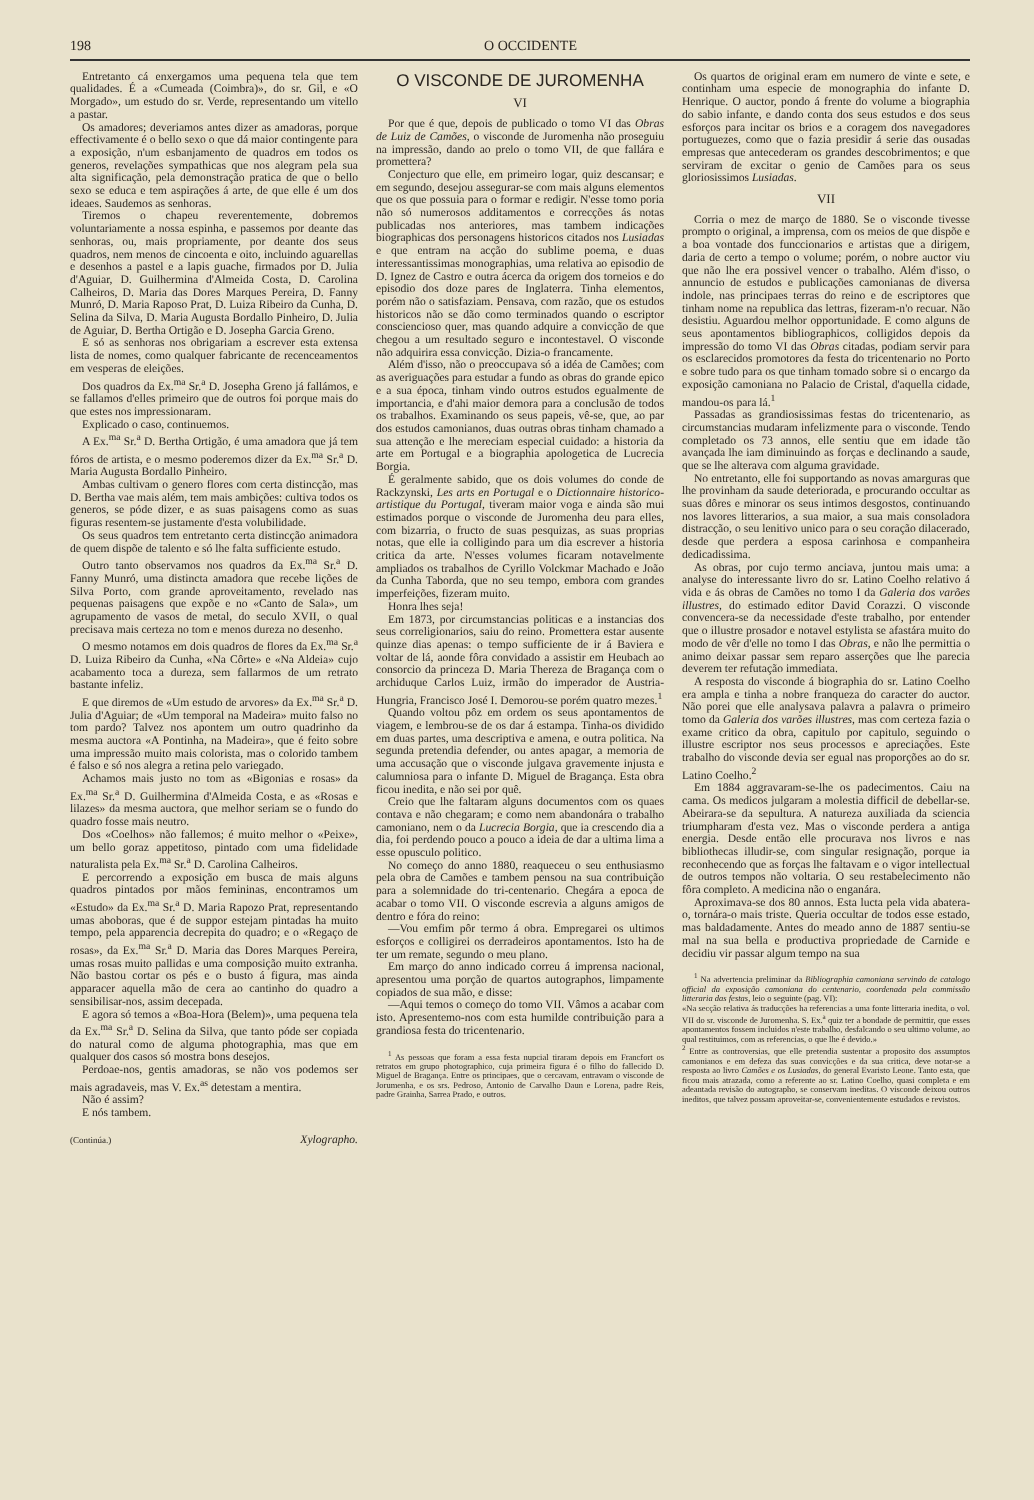198 O OCCIDENTE
Entretanto cá enxergamos uma pequena tela que tem qualidades. É a «Cumeada (Coimbra)», do sr. Gil, e «O Morgado», um estudo do sr. Verde, representando um vitello a pastar.
Os amadores; deveriamos antes dizer as amadoras, porque effectivamente é o bello sexo o que dá maior contingente para a exposição, n'um esbanjamento de quadros em todos os generos, revelações sympathicas que nos alegram pela sua alta significação, pela demonstração pratica de que o bello sexo se educa e tem aspirações á arte, de que elle é um dos ideaes. Saudemos as senhoras.
Tiremos o chapeu reverentemente, dobremos voluntariamente a nossa espinha, e passemos por deante das senhoras, ou, mais propriamente, por deante dos seus quadros, nem menos de cincoenta e oito, incluindo aguarellas e desenhos a pastel e a lapis guache, firmados por D. Julia d'Aguiar, D. Guilhermina d'Almeida Costa, D. Carolina Calheiros, D. Maria das Dores Marques Pereira, D. Fanny Munró, D. Maria Raposo Prat, D. Luiza Ribeiro da Cunha, D. Selina da Silva, D. Maria Augusta Bordallo Pinheiro, D. Julia de Aguiar, D. Bertha Ortigão e D. Josepha Garcia Greno.
E só as senhoras nos obrigariam a escrever esta extensa lista de nomes, como qualquer fabricante de recenceamentos em vesperas de eleições.
Dos quadros da Ex.<sup>ma</sup> Sr.<sup>a</sup> D. Josepha Greno já fallámos, e se fallamos d'elles primeiro que de outros foi porque mais do que estes nos impressionaram.
Explicado o caso, continuemos.
A Ex.<sup>ma</sup> Sr.<sup>a</sup> D. Bertha Ortigão, é uma amadora que já tem fóros de artista, e o mesmo poderemos dizer da Ex.<sup>ma</sup> Sr.<sup>a</sup> D. Maria Augusta Bordallo Pinheiro.
Ambas cultivam o genero flores com certa distincção, mas D. Bertha vae mais além, tem mais ambições: cultiva todos os generos, se póde dizer, e as suas paisagens como as suas figuras resentem-se justamente d'esta volubilidade.
Os seus quadros tem entretanto certa distincção animadora de quem dispõe de talento e só lhe falta sufficiente estudo.
Outro tanto observamos nos quadros da Ex.<sup>ma</sup> Sr.<sup>a</sup> D. Fanny Munró, uma distincta amadora que recebe lições de Silva Porto, com grande aproveitamento, revelado nas pequenas paisagens que expõe e no «Canto de Sala», um agrupamento de vasos de metal, do seculo XVII, o qual precisava mais certeza no tom e menos dureza no desenho.
O mesmo notamos em dois quadros de flores da Ex.<sup>ma</sup> Sr.<sup>a</sup> D. Luiza Ribeiro da Cunha, «Na Côrte» e «Na Aldeia» cujo acabamento toca a dureza, sem fallarmos de um retrato bastante infeliz.
E que diremos de «Um estudo de arvores» da Ex.<sup>ma</sup> Sr.<sup>a</sup> D. Julia d'Aguiar; de «Um temporal na Madeira» muito falso no tom pardo? Talvez nos apontem um outro quadrinho da mesma auctora «A Pontinha, na Madeira», que é feito sobre uma impressão muito mais colorista, mas o colorido tambem é falso e só nos alegra a retina pelo variegado.
Achamos mais justo no tom as «Bigonias e rosas» da Ex.<sup>ma</sup> Sr.<sup>a</sup> D. Guilhermina d'Almeida Costa, e as «Rosas e lilazes» da mesma auctora, que melhor seriam se o fundo do quadro fosse mais neutro.
Dos «Coelhos» não fallemos; é muito melhor o «Peixe», um bello goraz appetitoso, pintado com uma fidelidade naturalista pela Ex.<sup>ma</sup> Sr.<sup>a</sup> D. Carolina Calheiros.
E percorrendo a exposição em busca de mais alguns quadros pintados por mãos femininas, encontramos um «Estudo» da Ex.<sup>ma</sup> Sr.<sup>a</sup> D. Maria Rapozo Prat, representando umas aboboras, que é de suppor estejam pintadas ha muito tempo, pela apparencia decrepita do quadro; e o «Regaço de rosas», da Ex.<sup>ma</sup> Sr.<sup>a</sup> D. Maria das Dores Marques Pereira, umas rosas muito pallidas e uma composição muito extranha. Não bastou cortar os pés e o busto á figura, mas ainda apparacer aquella mão de cera ao cantinho do quadro a sensibilisar-nos, assim decepada.
E agora só temos a «Boa-Hora (Belem)», uma pequena tela da Ex.<sup>ma</sup> Sr.<sup>a</sup> D. Selina da Silva, que tanto póde ser copiada do natural como de alguma photographia, mas que em qualquer dos casos só mostra bons desejos.
Perdoae-nos, gentis amadoras, se não vos podemos ser mais agradaveis, mas V. Ex.<sup>as</sup> detestam a mentira.
Não é assim?
E nós tambem.
(Continúa.) Xylographo.
O VISCONDE DE JUROMENHA
VI
Por que é que, depois de publicado o tomo VI das Obras de Luiz de Camões, o visconde de Juromenha não proseguiu na impressão, dando ao prelo o tomo VII, de que fallára e promettera?
Conjecturo que elle, em primeiro logar, quiz descansar; e em segundo, desejou assegurar-se com mais alguns elementos que os que possuia para o formar e redigir. N'esse tomo poria não só numerosos additamentos e correcções ás notas publicadas nos anteriores, mas tambem indicações biographicas dos personagens historicos citados nos Lusiadas e que entram na acção do sublime poema, e duas interessantissimas monographias, uma relativa ao episodio de D. Ignez de Castro e outra ácerca da origem dos torneios e do episodio dos doze pares de Inglaterra. Tinha elementos, porém não o satisfaziam. Pensava, com razão, que os estudos historicos não se dão como terminados quando o escriptor consciencioso quer, mas quando adquire a convicção de que chegou a um resultado seguro e incontestavel. O visconde não adquirira essa convicção. Dizia-o francamente.
Além d'isso, não o preoccupava só a idéa de Camões; com as averiguações para estudar a fundo as obras do grande epico e a sua época, tinham vindo outros estudos egualmente de importancia, e d'ahi maior demora para a conclusão de todos os trabalhos. Examinando os seus papeis, vê-se, que, ao par dos estudos camonianos, duas outras obras tinham chamado a sua attenção e lhe mereciam especial cuidado: a historia da arte em Portugal e a biographia apologetica de Lucrecia Borgia.
É geralmente sabido, que os dois volumes do conde de Rackzynski, Les arts en Portugal e o Dictionnaire historico-artistique du Portugal, tiveram maior voga e ainda são mui estimados porque o visconde de Juromenha deu para elles, com bizarria, o fructo de suas pesquizas, as suas proprias notas, que elle ia colligindo para um dia escrever a historia critica da arte. N'esses volumes ficaram notavelmente ampliados os trabalhos de Cyrillo Volckmar Machado e João da Cunha Taborda, que no seu tempo, embora com grandes imperfeições, fizeram muito.
Honra lhes seja!
Em 1873, por circumstancias politicas e a instancias dos seus correligionarios, saiu do reino. Promettera estar ausente quinze dias apenas: o tempo sufficiente de ir á Baviera e voltar de lá, aonde fôra convidado a assistir em Heubach ao consorcio da princeza D. Maria Thereza de Bragança com o archiduque Carlos Luiz, irmão do imperador de Austria-Hungria, Francisco José I. Demorou-se porém quatro mezes.<sup>1</sup>
Quando voltou pôz em ordem os seus apontamentos de viagem, e lembrou-se de os dar á estampa. Tinha-os dividido em duas partes, uma descriptiva e amena, e outra politica. Na segunda pretendia defender, ou antes apagar, a memoria de uma accusação que o visconde julgava gravemente injusta e calumniosa para o infante D. Miguel de Bragança. Esta obra ficou inedita, e não sei por quê.
Creio que lhe faltaram alguns documentos com os quaes contava e não chegaram; e como nem abandonára o trabalho camoniano, nem o da Lucrecia Borgia, que ia crescendo dia a dia, foi perdendo pouco a pouco a ideia de dar a ultima lima a esse opusculo politico.
No começo do anno 1880, reaqueceu o seu enthusiasmo pela obra de Camões e tambem pensou na sua contribuição para a solemnidade do tri-centenario. Chegára a epoca de acabar o tomo VII. O visconde escrevia a alguns amigos de dentro e fóra do reino:
—Vou emfim pôr termo á obra. Empregarei os ultimos esforços e colligirei os derradeiros apontamentos. Isto ha de ter um remate, segundo o meu plano.
Em março do anno indicado correu á imprensa nacional, apresentou uma porção de quartos autographos, limpamente copiados de sua mão, e disse:
—Aqui temos o começo do tomo VII. Vâmos a acabar com isto. Apresentemo-nos com esta humilde contribuição para a grandiosa festa do tricentenario.
<sup>1</sup> As pessoas que foram a essa festa nupcial tiraram depois em Francfort os retratos em grupo photographico, cuja primeira figura é o filho do fallecido D. Miguel de Bragança. Entre os principaes, que o cercavam, entravam o visconde de Jorumenha, e os srs. Pedroso, Antonio de Carvalho Daun e Lorena, padre Reis, padre Grainha, Sarrea Prado, e outros.
Os quartos de original eram em numero de vinte e sete, e continham uma especie de monographia do infante D. Henrique. O auctor, pondo á frente do volume a biographia do sabio infante, e dando conta dos seus estudos e dos seus esforços para incitar os brios e a coragem dos navegadores portuguezes, como que o fazia presidir á serie das ousadas empresas que antecederam os grandes descobrimentos; e que serviram de excitar o genio de Camões para os seus gloriosissimos Lusiadas.
VII
Corria o mez de março de 1880. Se o visconde tivesse prompto o original, a imprensa, com os meios de que dispõe e a boa vontade dos funccionarios e artistas que a dirigem, daria de certo a tempo o volume; porém, o nobre auctor viu que não lhe era possivel vencer o trabalho. Além d'isso, o annuncio de estudos e publicações camonianas de diversa indole, nas principaes terras do reino e de escriptores que tinham nome na republica das lettras, fizeram-n'o recuar. Não desistiu. Aguardou melhor opportunidade. E como alguns de seus apontamentos bibliographicos, colligidos depois da impressão do tomo VI das Obras citadas, podiam servir para os esclarecidos promotores da festa do tricentenario no Porto e sobre tudo para os que tinham tomado sobre si o encargo da exposição camoniana no Palacio de Cristal, d'aquella cidade, mandou-os para lá.<sup>1</sup>
Passadas as grandiosissimas festas do tricentenario, as circumstancias mudaram infelizmente para o visconde. Tendo completado os 73 annos, elle sentiu que em idade tão avançada lhe iam diminuindo as forças e declinando a saude, que se lhe alterava com alguma gravidade.
No entretanto, elle foi supportando as novas amarguras que lhe provinham da saude deteriorada, e procurando occultar as suas dôres e minorar os seus intimos desgostos, continuando nos lavores litterarios, a sua maior, a sua mais consoladora distracção, o seu lenitivo unico para o seu coração dilacerado, desde que perdera a esposa carinhosa e companheira dedicadissima.
As obras, por cujo termo anciava, juntou mais uma: a analyse do interessante livro do sr. Latino Coelho relativo á vida e ás obras de Camões no tomo I da Galeria dos varões illustres, do estimado editor David Corazzi. O visconde convencera-se da necessidade d'este trabalho, por entender que o illustre prosador e notavel estylista se afastára muito do modo de vêr d'elle no tomo I das Obras, e não lhe permittia o animo deixar passar sem reparo asserções que lhe parecia deverem ter refutação immediata.
A resposta do visconde á biographia do sr. Latino Coelho era ampla e tinha a nobre franqueza do caracter do auctor. Não porei que elle analysava palavra a palavra o primeiro tomo da Galeria dos varões illustres, mas com certeza fazia o exame critico da obra, capitulo por capitulo, seguindo o illustre escriptor nos seus processos e apreciações. Este trabalho do visconde devia ser egual nas proporções ao do sr. Latino Coelho.<sup>2</sup>
Em 1884 aggravaram-se-lhe os padecimentos. Caiu na cama. Os medicos julgaram a molestia difficil de debellar-se. Abeirara-se da sepultura. A natureza auxiliada da sciencia triumpharam d'esta vez. Mas o visconde perdera a antiga energia. Desde então elle procurava nos livros e nas bibliothecas illudir-se, com singular resignação, porque ia reconhecendo que as forças lhe faltavam e o vigor intellectual de outros tempos não voltaria. O seu restabelecimento não fôra completo. A medicina não o enganára.
Aproximava-se dos 80 annos. Esta lucta pela vida abatera-o, tornára-o mais triste. Queria occultar de todos esse estado, mas baldadamente. Antes do meado anno de 1887 sentiu-se mal na sua bella e productiva propriedade de Carnide e decidiu vir passar algum tempo na sua
<sup>1</sup> Na advertencia preliminar da Bibliographia camoniana servindo de catalogo official da exposição camoniana do centenario, coordenada pela commissão litteraria das festas, leio o seguinte (pag. VI):
«Na secção relativa ás traducções ha referencias a uma fonte litteraria inedita, o vol. VII do sr. visconde de Juromenha. S. Ex.<sup>a</sup> quiz ter a bondade de permittir, que esses apontamentos fossem incluidos n'este trabalho, desfalcando o seu ultimo volume, ao qual restituimos, com as referencias, o que lhe é devido.»
<sup>2</sup> Entre as controversias, que elle pretendia sustentar a proposito dos assumptos camonianos e em defeza das suas convicções e da sua critica, deve notar-se a resposta ao livro Camões e os Lusiadas, do general Evaristo Leone. Tanto esta, que ficou mais atrazada, como a referente ao sr. Latino Coelho, quasi completa e em adeantada revisão do autographo, se conservam ineditas. O visconde deixou outros ineditos, que talvez possam aproveitar-se, convenientemente estudados e revistos.